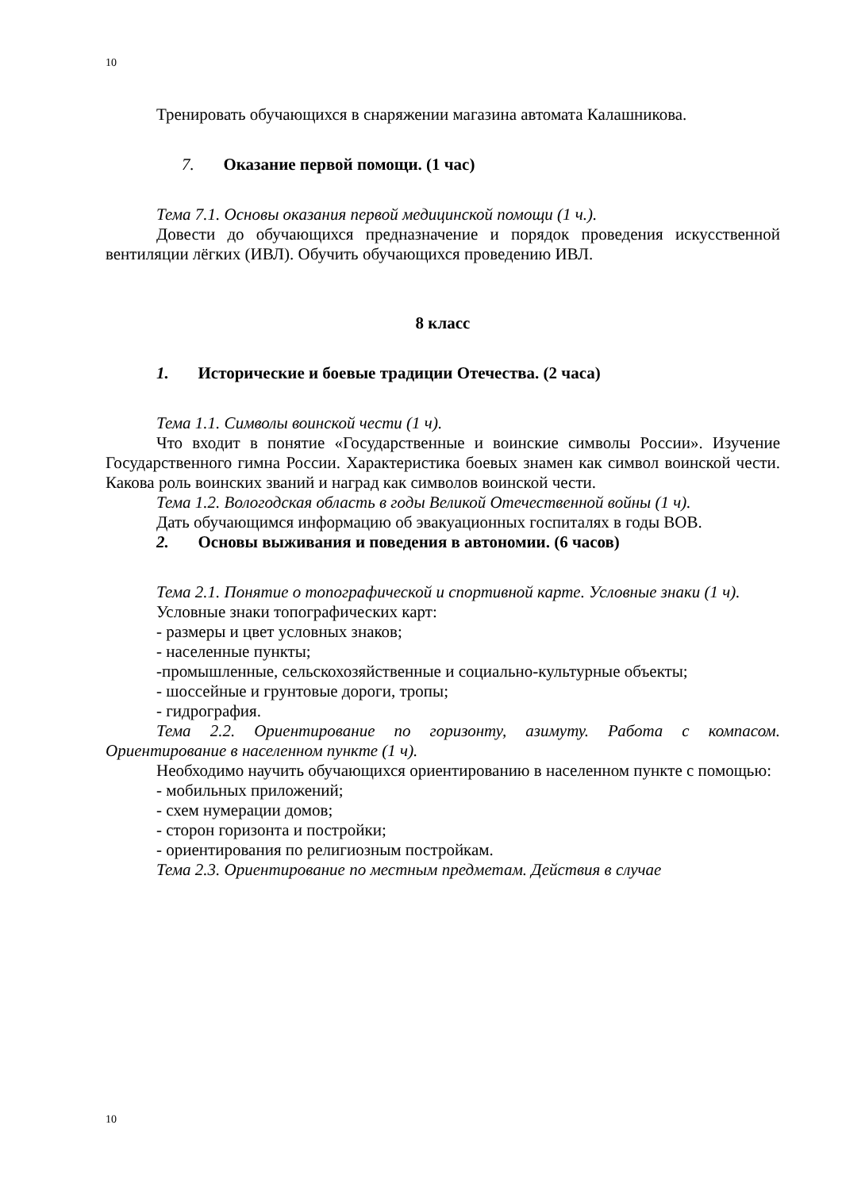10
Тренировать обучающихся в снаряжении магазина автомата Калашникова.
7. Оказание первой помощи. (1 час)
Тема 7.1. Основы оказания первой медицинской помощи (1 ч.).
Довести до обучающихся предназначение и порядок проведения искусственной вентиляции лёгких (ИВЛ). Обучить обучающихся проведению ИВЛ.
8 класс
1. Исторические и боевые традиции Отечества. (2 часа)
Тема 1.1. Символы воинской чести (1 ч).
Что входит в понятие «Государственные и воинские символы России». Изучение Государственного гимна России. Характеристика боевых знамен как символ воинской чести. Какова роль воинских званий и наград как символов воинской чести.
Тема 1.2. Вологодская область в годы Великой Отечественной войны (1 ч).
Дать обучающимся информацию об эвакуационных госпиталях в годы ВОВ.
2. Основы выживания и поведения в автономии. (6 часов)
Тема 2.1. Понятие о топографической и спортивной карте. Условные знаки (1 ч).
Условные знаки топографических карт:
- размеры и цвет условных знаков;
- населенные пункты;
-промышленные, сельскохозяйственные и социально-культурные объекты;
- шоссейные и грунтовые дороги, тропы;
- гидрография.
Тема 2.2. Ориентирование по горизонту, азимуту. Работа с компасом. Ориентирование в населенном пункте (1 ч).
Необходимо научить обучающихся ориентированию в населенном пункте с помощью:
- мобильных приложений;
- схем нумерации домов;
- сторон горизонта и постройки;
- ориентирования по религиозным постройкам.
Тема 2.3. Ориентирование по местным предметам. Действия в случае
10